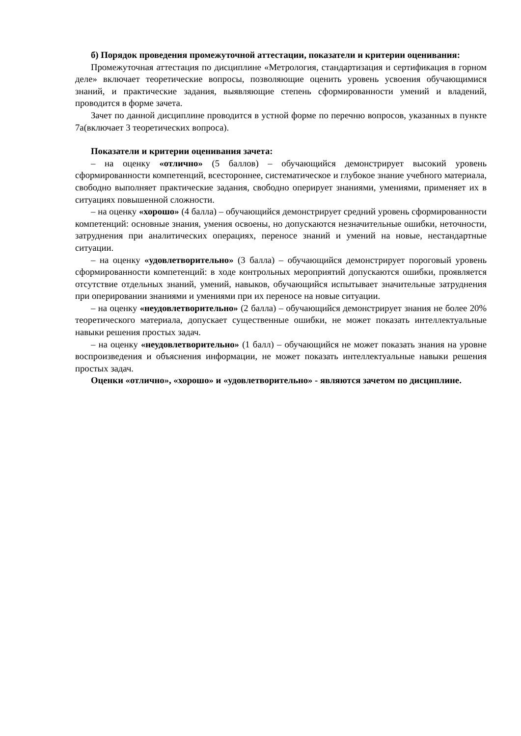б) Порядок проведения промежуточной аттестации, показатели и критерии оценивания:
Промежуточная аттестация по дисциплине «Метрология, стандартизация и сертификация в горном деле» включает теоретические вопросы, позволяющие оценить уровень усвоения обучающимися знаний, и практические задания, выявляющие степень сформированности умений и владений, проводится в форме зачета.
Зачет по данной дисциплине проводится в устной форме по перечню вопросов, указанных в пункте 7а(включает 3 теоретических вопроса).
Показатели и критерии оценивания зачета:
– на оценку «отлично» (5 баллов) – обучающийся демонстрирует высокий уровень сформированности компетенций, всестороннее, систематическое и глубокое знание учебного материала, свободно выполняет практические задания, свободно оперирует знаниями, умениями, применяет их в ситуациях повышенной сложности.
– на оценку «хорошо» (4 балла) – обучающийся демонстрирует средний уровень сформированности компетенций: основные знания, умения освоены, но допускаются незначительные ошибки, неточности, затруднения при аналитических операциях, переносе знаний и умений на новые, нестандартные ситуации.
– на оценку «удовлетворительно» (3 балла) – обучающийся демонстрирует пороговый уровень сформированности компетенций: в ходе контрольных мероприятий допускаются ошибки, проявляется отсутствие отдельных знаний, умений, навыков, обучающийся испытывает значительные затруднения при оперировании знаниями и умениями при их переносе на новые ситуации.
– на оценку «неудовлетворительно» (2 балла) – обучающийся демонстрирует знания не более 20% теоретического материала, допускает существенные ошибки, не может показать интеллектуальные навыки решения простых задач.
– на оценку «неудовлетворительно» (1 балл) – обучающийся не может показать знания на уровне воспроизведения и объяснения информации, не может показать интеллектуальные навыки решения простых задач.
Оценки «отлично», «хорошо» и «удовлетворительно» - являются зачетом по дисциплине.